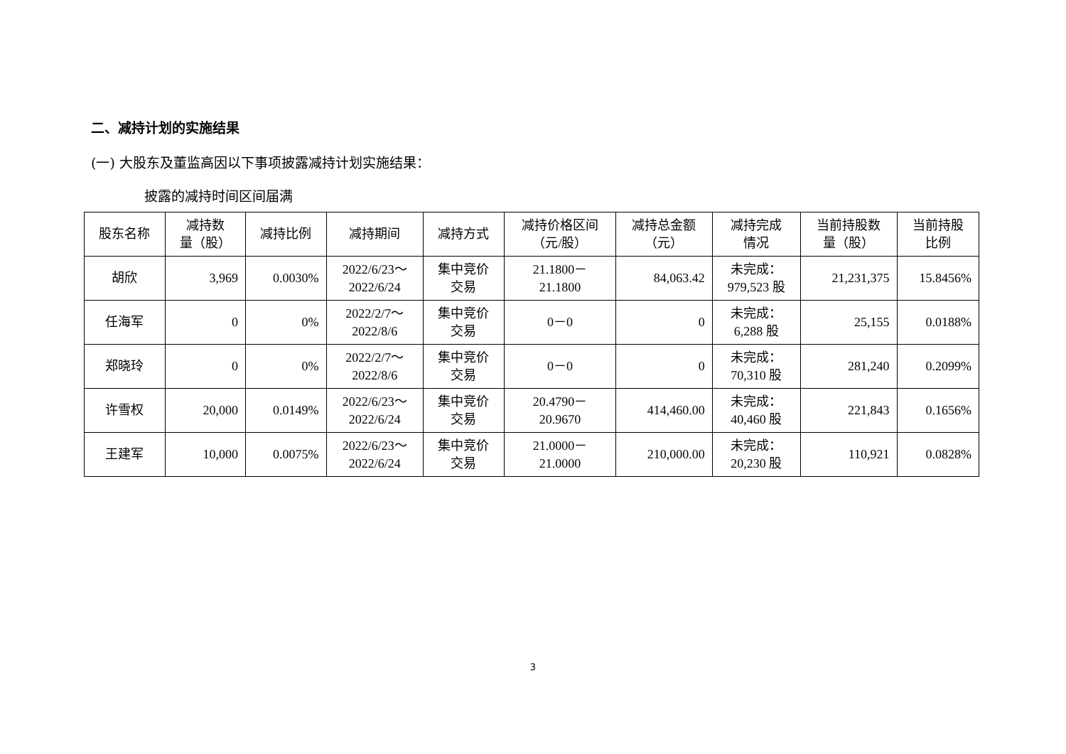二、减持计划的实施结果
(一) 大股东及董监高因以下事项披露减持计划实施结果：
披露的减持时间区间届满
| 股东名称 | 减持数 量（股） | 减持比例 | 减持期间 | 减持方式 | 减持价格区间 （元/股） | 减持总金额 （元） | 减持完成 情况 | 当前持股数 量（股） | 当前持股 比例 |
| --- | --- | --- | --- | --- | --- | --- | --- | --- | --- |
| 胡欣 | 3,969 | 0.0030% | 2022/6/23～ 2022/6/24 | 集中竞价 交易 | 21.1800－ 21.1800 | 84,063.42 | 未完成： 979,523 股 | 21,231,375 | 15.8456% |
| 任海军 | 0 | 0% | 2022/2/7～ 2022/8/6 | 集中竞价 交易 | 0－0 | 0 | 未完成： 6,288 股 | 25,155 | 0.0188% |
| 郑晓玲 | 0 | 0% | 2022/2/7～ 2022/8/6 | 集中竞价 交易 | 0－0 | 0 | 未完成： 70,310 股 | 281,240 | 0.2099% |
| 许雪权 | 20,000 | 0.0149% | 2022/6/23～ 2022/6/24 | 集中竞价 交易 | 20.4790－ 20.9670 | 414,460.00 | 未完成： 40,460 股 | 221,843 | 0.1656% |
| 王建军 | 10,000 | 0.0075% | 2022/6/23～ 2022/6/24 | 集中竞价 交易 | 21.0000－ 21.0000 | 210,000.00 | 未完成： 20,230 股 | 110,921 | 0.0828% |
3